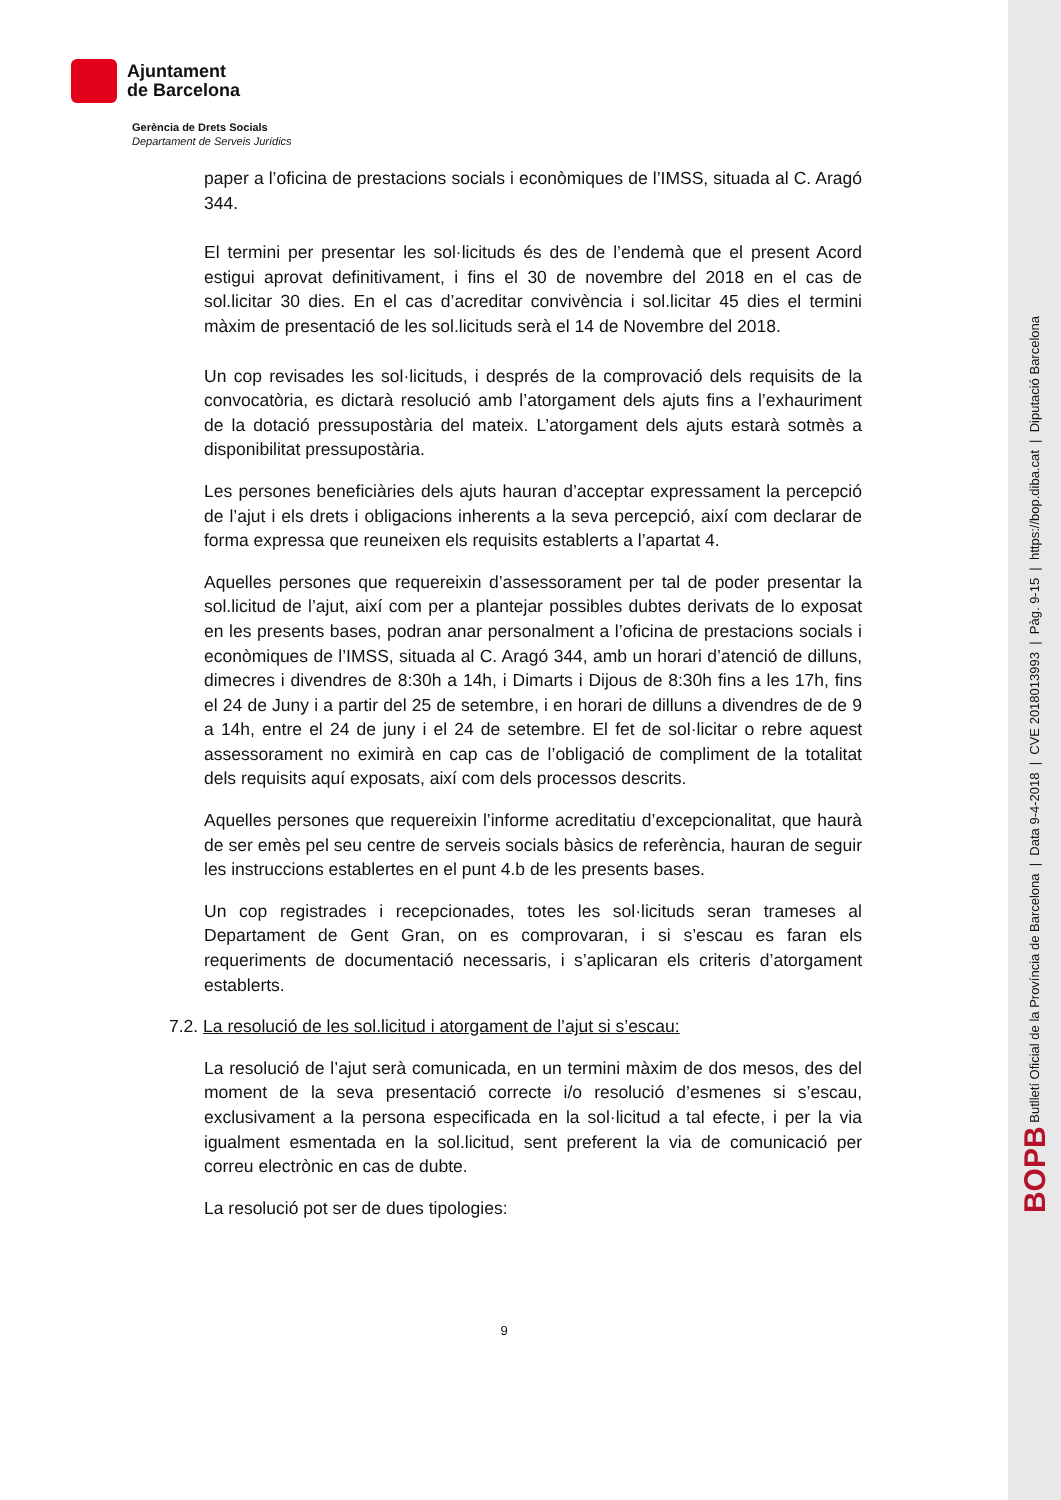Ajuntament
de Barcelona
Gerència de Drets Socials
Departament de Serveis Jurídics
paper a l’oficina de prestacions socials i econòmiques de l’IMSS, situada al C. Aragó 344.
El termini per presentar les sol·licituds és des de l’endemà que el present Acord estigui aprovat definitivament, i fins el 30 de novembre del 2018 en el cas de sol.licitar 30 dies. En el cas d’acreditar convivència i sol.licitar 45 dies el termini màxim de presentació de les sol.licituds serà el 14 de Novembre del 2018.
Un cop revisades les sol·licituds, i després de la comprovació dels requisits de la convocatòria, es dictarà resolució amb l’atorgament dels ajuts fins a l’exhauriment de la dotació pressupostària del mateix. L’atorgament dels ajuts estarà sotmès a disponibilitat pressupostària.
Les persones beneficiàries dels ajuts hauran d’acceptar expressament la percepció de l’ajut i els drets i obligacions inherents a la seva percepció, així com declarar de forma expressa que reuneixen els requisits establerts a l’apartat 4.
Aquelles persones que requereixin d’assessorament per tal de poder presentar la sol.licitud de l’ajut, així com per a plantejar possibles dubtes derivats de lo exposat en les presents bases, podran anar personalment a l’oficina de prestacions socials i econòmiques de l’IMSS, situada al C. Aragó 344, amb un horari d’atenció de dilluns, dimecres i divendres de 8:30h a 14h, i Dimarts i Dijous de 8:30h fins a les 17h, fins el 24 de Juny i a partir del 25 de setembre, i en horari de dilluns a divendres de de 9 a 14h, entre el 24 de juny i el 24 de setembre. El fet de sol·licitar o rebre aquest assessorament no eximirà en cap cas de l’obligació de compliment de la totalitat dels requisits aquí exposats, així com dels processos descrits.
Aquelles persones que requereixin l’informe acreditatiu d’excepcionalitat, que haurà de ser emès pel seu centre de serveis socials bàsics de referència, hauran de seguir les instruccions establertes en el punt 4.b de les presents bases.
Un cop registrades i recepcionades, totes les sol·licituds seran trameses al Departament de Gent Gran, on es comprovaran, i si s’escau es faran els requeriments de documentació necessaris, i s’aplicaran els criteris d’atorgament establerts.
7.2. La resolució de les sol.licitud i atorgament de l’ajut si s’escau:
La resolució de l’ajut serà comunicada, en un termini màxim de dos mesos, des del moment de la seva presentació correcte i/o resolució d’esmenes si s’escau, exclusivament a la persona especificada en la sol·licitud a tal efecte, i per la via igualment esmentada en la sol.licitud, sent preferent la via de comunicació per correu electrònic en cas de dubte.
La resolució pot ser de dues tipologies:
9
BOPB Butlletí Oficial de la Província de Barcelona | Data 9-4-2018 | CVE 2018013993 | Pàg. 9-15 | https://bop.diba.cat | Diputació Barcelona